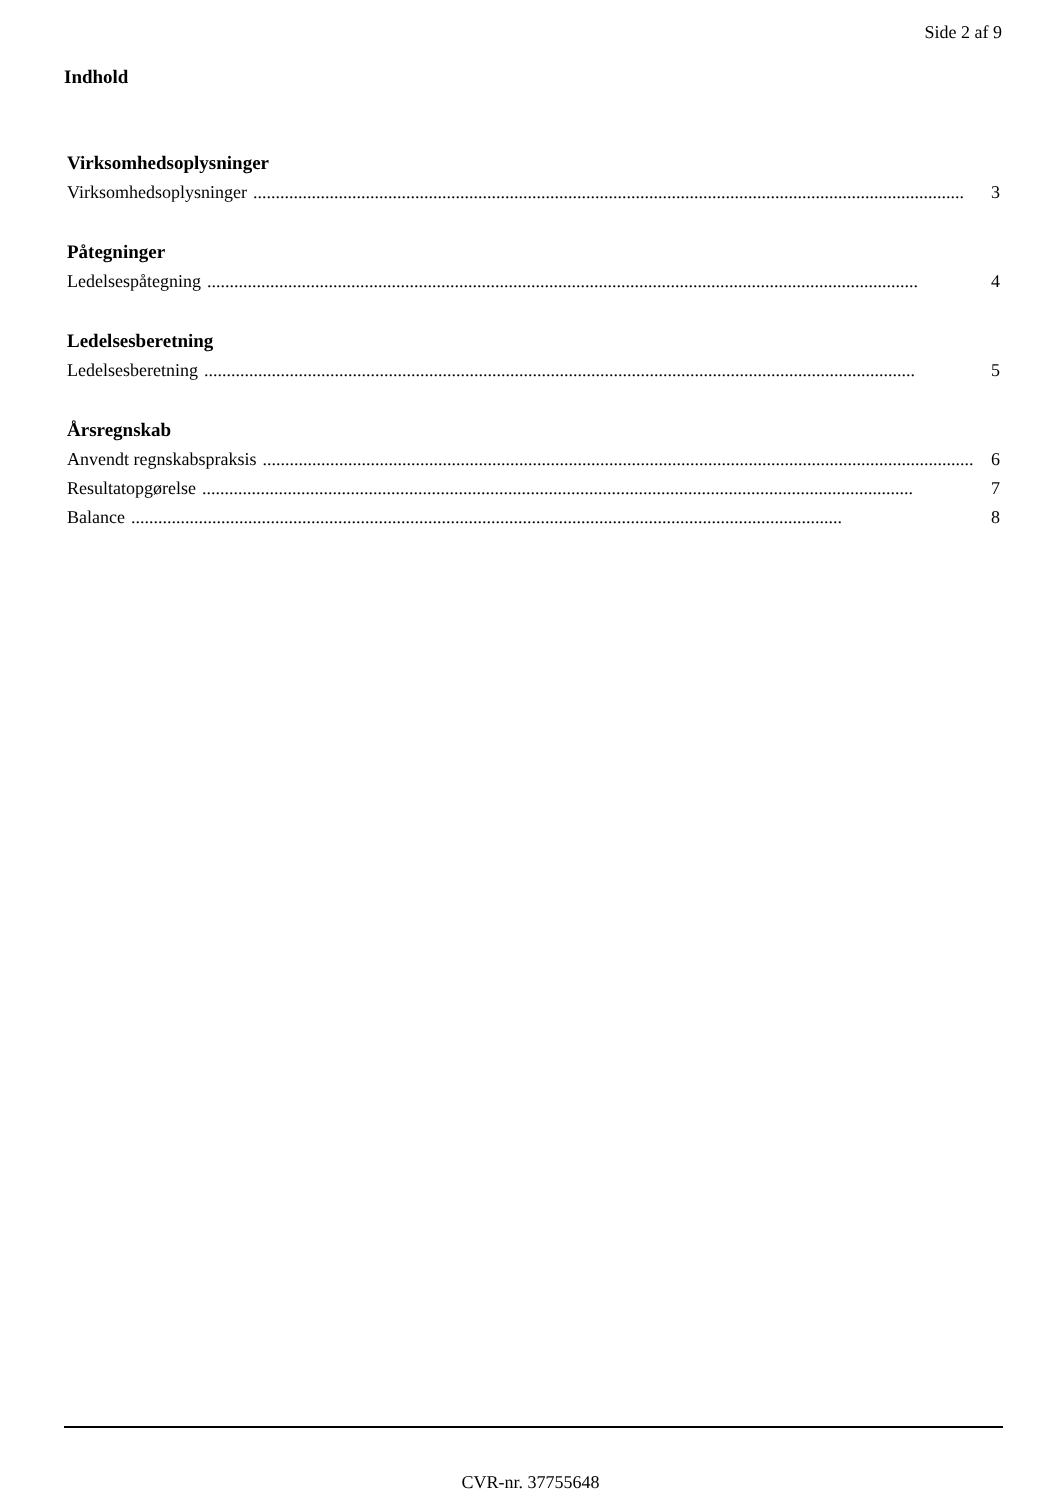Side 2 af 9
Indhold
Virksomhedsoplysninger
Virksomhedsoplysninger.............................................................................................................................................................. 3
Påtegninger
Ledelsespåtegning.............................................................................................................................................................. 4
Ledelsesberetning
Ledelsesberetning.............................................................................................................................................................. 5
Årsregnskab
Anvendt regnskabspraksis.............................................................................................................................................................. 6
Resultatopgørelse.............................................................................................................................................................. 7
Balance.............................................................................................................................................................. 8
CVR-nr. 37755648